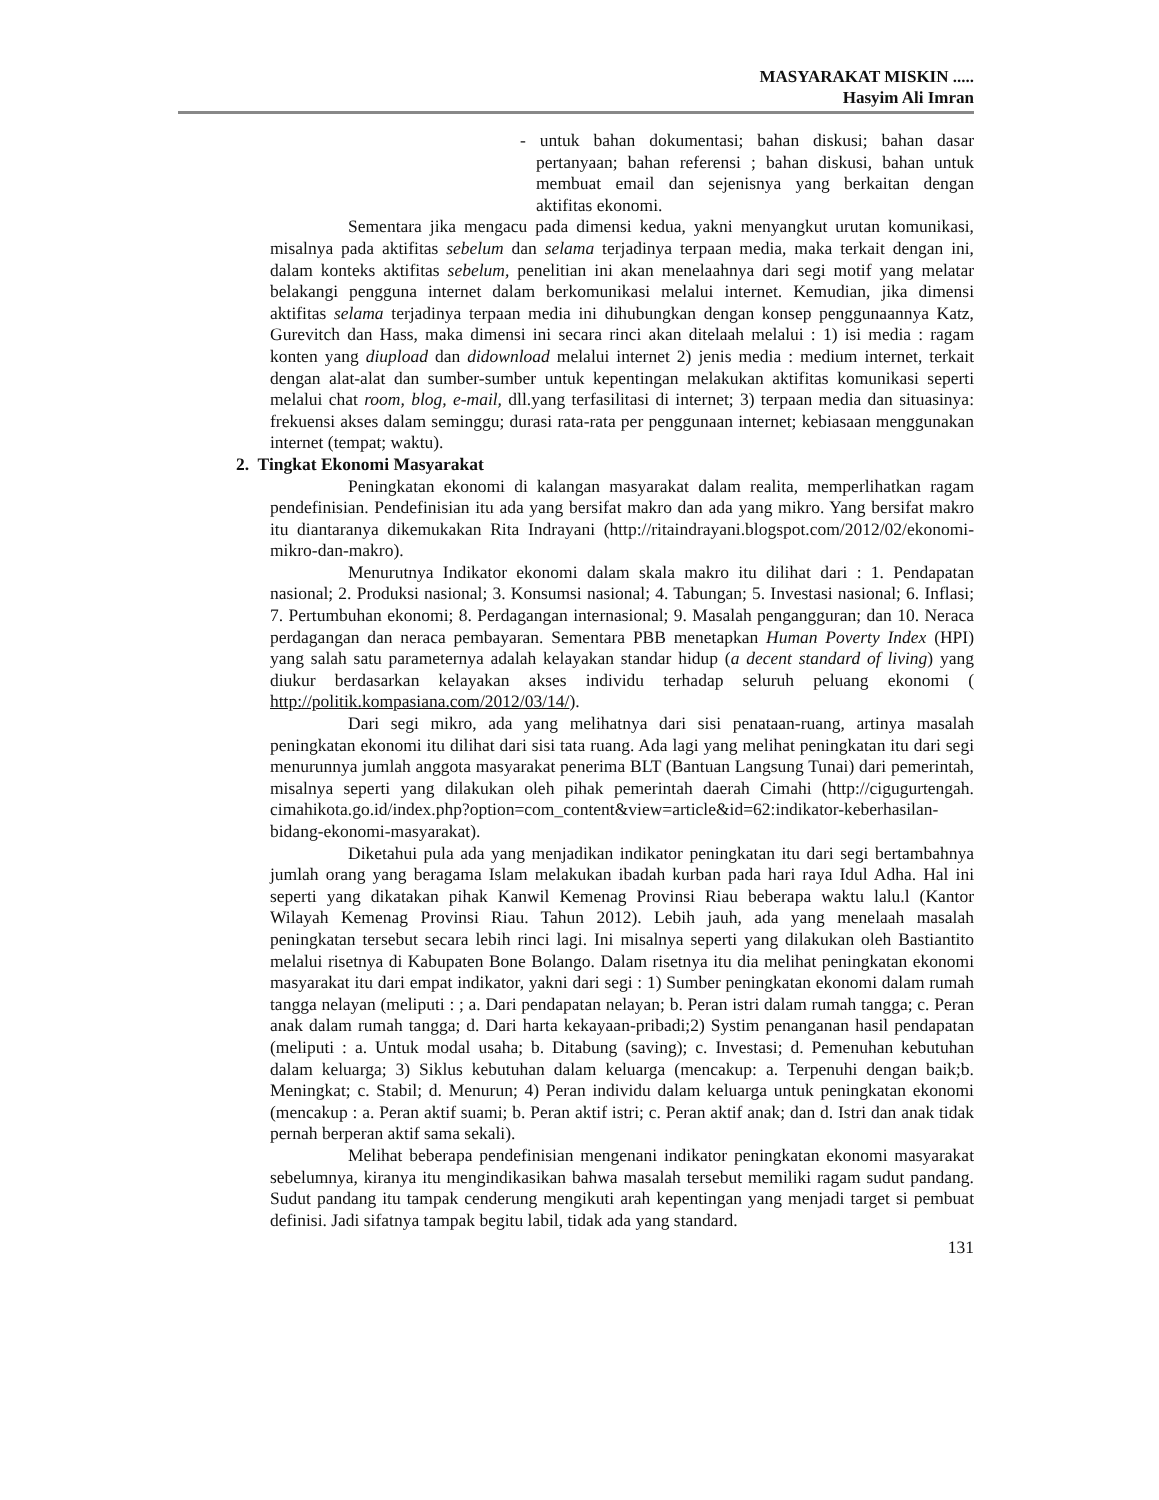MASYARAKAT MISKIN .....
Hasyim Ali Imran
- untuk bahan dokumentasi; bahan diskusi; bahan dasar pertanyaan; bahan referensi ; bahan diskusi, bahan untuk membuat email dan sejenisnya yang berkaitan dengan aktifitas ekonomi.
Sementara jika mengacu pada dimensi kedua, yakni menyangkut urutan komunikasi, misalnya pada aktifitas sebelum dan selama terjadinya terpaan media, maka terkait dengan ini, dalam konteks aktifitas sebelum, penelitian ini akan menelaahnya dari segi motif yang melatar belakangi pengguna internet dalam berkomunikasi melalui internet. Kemudian, jika dimensi aktifitas selama terjadinya terpaan media ini dihubungkan dengan konsep penggunaannya Katz, Gurevitch dan Hass, maka dimensi ini secara rinci akan ditelaah melalui : 1) isi media : ragam konten yang diupload dan didownload melalui internet 2) jenis media : medium internet, terkait dengan alat-alat dan sumber-sumber untuk kepentingan melakukan aktifitas komunikasi seperti melalui chat room, blog, e-mail, dll.yang terfasilitasi di internet; 3) terpaan media dan situasinya: frekuensi akses dalam seminggu; durasi rata-rata per penggunaan internet; kebiasaan menggunakan internet (tempat; waktu).
2. Tingkat Ekonomi Masyarakat
Peningkatan ekonomi di kalangan masyarakat dalam realita, memperlihatkan ragam pendefinisian. Pendefinisian itu ada yang bersifat makro dan ada yang mikro. Yang bersifat makro itu diantaranya dikemukakan Rita Indrayani (http://ritaindrayani.blogspot.com/2012/02/ekonomi-mikro-dan-makro).
Menurutnya Indikator ekonomi dalam skala makro itu dilihat dari : 1. Pendapatan nasional; 2. Produksi nasional; 3. Konsumsi nasional; 4. Tabungan; 5. Investasi nasional; 6. Inflasi; 7. Pertumbuhan ekonomi; 8. Perdagangan internasional; 9. Masalah pengangguran; dan 10. Neraca perdagangan dan neraca pembayaran. Sementara PBB menetapkan Human Poverty Index (HPI) yang salah satu parameternya adalah kelayakan standar hidup (a decent standard of living) yang diukur berdasarkan kelayakan akses individu terhadap seluruh peluang ekonomi ( http://politik.kompasiana.com/2012/03/14/).
Dari segi mikro, ada yang melihatnya dari sisi penataan-ruang, artinya masalah peningkatan ekonomi itu dilihat dari sisi tata ruang. Ada lagi yang melihat peningkatan itu dari segi menurunnya jumlah anggota masyarakat penerima BLT (Bantuan Langsung Tunai) dari pemerintah, misalnya seperti yang dilakukan oleh pihak pemerintah daerah Cimahi (http://cigugurtengah. cimahikota.go.id/index.php?option=com_content&view=article&id=62:indikator-keberhasilan-bidang-ekonomi-masyarakat).
Diketahui pula ada yang menjadikan indikator peningkatan itu dari segi bertambahnya jumlah orang yang beragama Islam melakukan ibadah kurban pada hari raya Idul Adha. Hal ini seperti yang dikatakan pihak Kanwil Kemenag Provinsi Riau beberapa waktu lalu.l (Kantor Wilayah Kemenag Provinsi Riau. Tahun 2012). Lebih jauh, ada yang menelaah masalah peningkatan tersebut secara lebih rinci lagi. Ini misalnya seperti yang dilakukan oleh Bastiantito melalui risetnya di Kabupaten Bone Bolango. Dalam risetnya itu dia melihat peningkatan ekonomi masyarakat itu dari empat indikator, yakni dari segi : 1) Sumber peningkatan ekonomi dalam rumah tangga nelayan (meliputi : ; a. Dari pendapatan nelayan; b. Peran istri dalam rumah tangga; c. Peran anak dalam rumah tangga; d. Dari harta kekayaan-pribadi;2) Systim penanganan hasil pendapatan (meliputi : a. Untuk modal usaha; b. Ditabung (saving); c. Investasi; d. Pemenuhan kebutuhan dalam keluarga; 3) Siklus kebutuhan dalam keluarga (mencakup: a. Terpenuhi dengan baik;b. Meningkat; c. Stabil; d. Menurun; 4) Peran individu dalam keluarga untuk peningkatan ekonomi (mencakup : a. Peran aktif suami; b. Peran aktif istri; c. Peran aktif anak; dan d. Istri dan anak tidak pernah berperan aktif sama sekali).
Melihat beberapa pendefinisian mengenani indikator peningkatan ekonomi masyarakat sebelumnya, kiranya itu mengindikasikan bahwa masalah tersebut memiliki ragam sudut pandang. Sudut pandang itu tampak cenderung mengikuti arah kepentingan yang menjadi target si pembuat definisi. Jadi sifatnya tampak begitu labil, tidak ada yang standard.
131